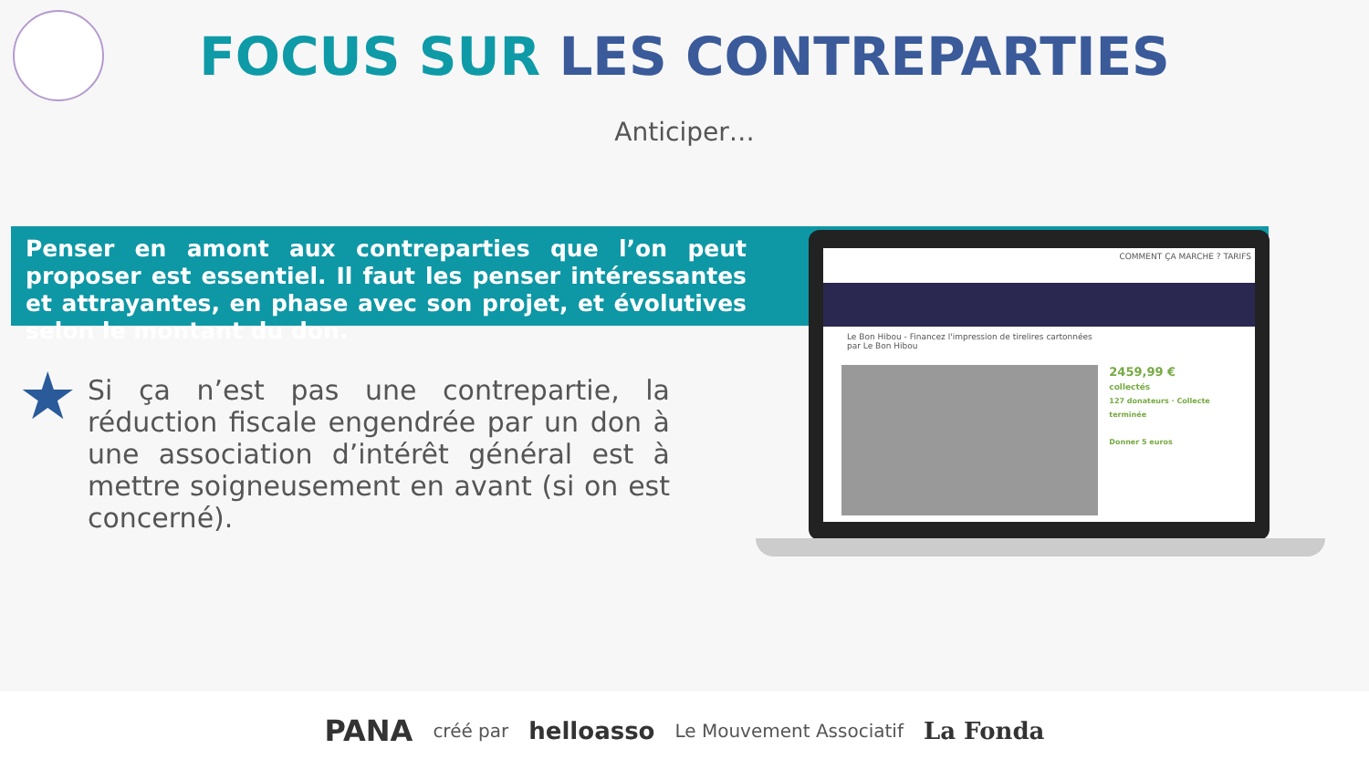FOCUS SUR LES CONTREPARTIES
Anticiper…
Penser en amont aux contreparties que l’on peut proposer est essentiel. Il faut les penser intéressantes et attrayantes, en phase avec son projet, et évolutives selon le montant du don.
★
Si ça n’est pas une contrepartie, la réduction fiscale engendrée par un don à une association d’intérêt général est à mettre soigneusement en avant (si on est concerné).
COMMENT ÇA MARCHE ? TARIFS
Le Bon Hibou - Financez l'impression de tirelires cartonnées
par Le Bon Hibou
2459,99 €
collectés
127 donateurs · Collecte terminée
Donner 5 euros
PANA créé par helloasso Le Mouvement Associatif La Fonda